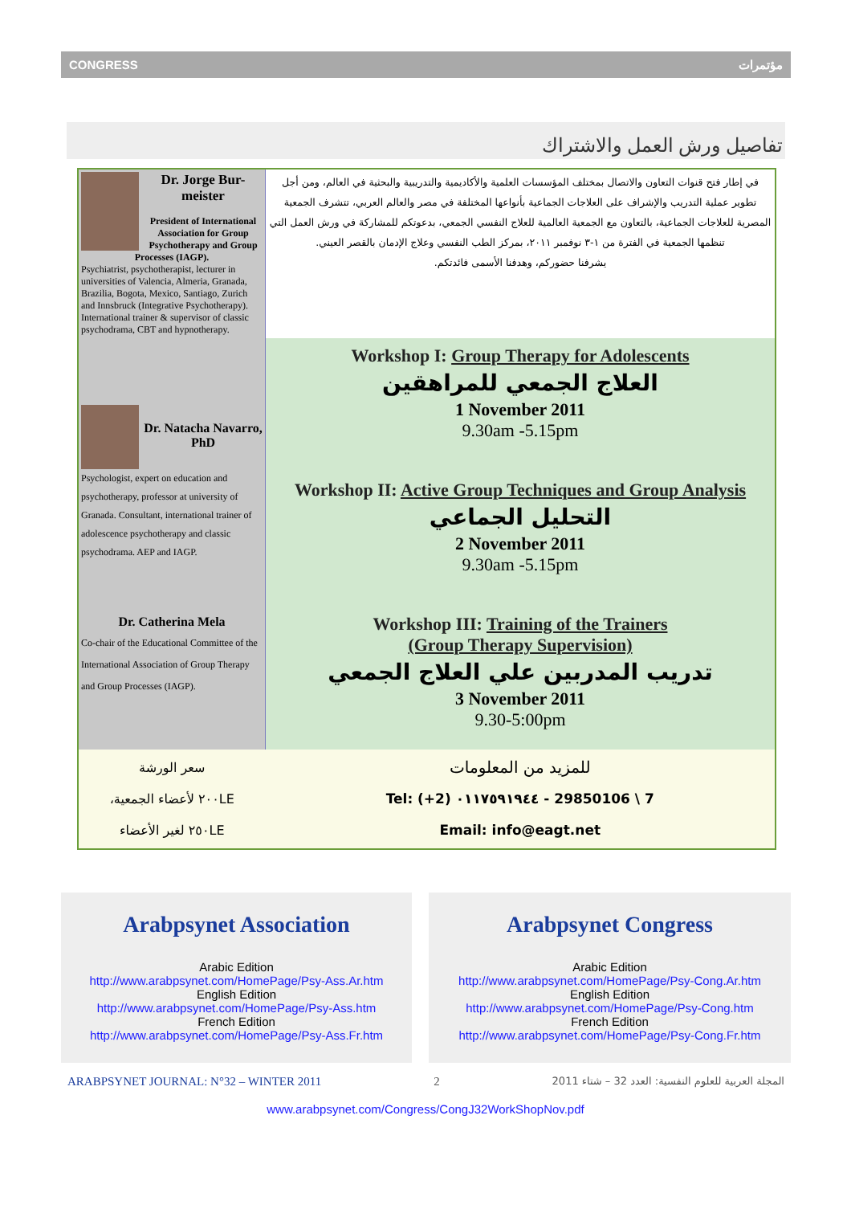CONGRESS مؤتمرات
تفاصيل ورش العمل والاشتراك
| Dr. Jorge Bur-meister President of International Association for Group Psychotherapy and Group Processes (IAGP). Psychiatrist, psychotherapist, lecturer in universities of Valencia, Almeria, Granada, Brazilia, Bogota, Mexico, Santiago, Zurich and Innsbruck (Integrative Psychotherapy). International trainer & supervisor of classic psychodrama, CBT and hypnotherapy. | في إطار فتح قنوات التعاون والاتصال بمختلف المؤسسات العلمية والأكاديمية والتدريبية والبحثية في العالم، ومن أجل تطوير عملية التدريب والإشراف على العلاجات الجماعية بأنواعها المختلفة في مصر والعالم العربي، تتشرف الجمعية المصرية للعلاجات الجماعية، بالتعاون مع الجمعية العالمية للعلاج النفسي الجمعي، بدعوتكم للمشاركة في ورش العمل التي تنظمها الجمعية في الفترة من ١-٣ نوفمبر ٢٠١١، بمركز الطب النفسي وعلاج الإدمان بالقصر العيني. يشرفنا حضوركم، وهدفنا الأسمى فائدتكم. |
| Dr. Natacha Navarro, PhD Psychologist, expert on education and psychotherapy, professor at university of Granada. Consultant, international trainer of adolescence psychotherapy and classic psychodrama. AEP and IAGP. | Workshop I: Group Therapy for Adolescents العلاج الجمعي للمراهقين 1 November 2011 9.30am -5.15pm Workshop II: Active Group Techniques and Group Analysis التحليل الجماعي 2 November 2011 9.30am -5.15pm |
| Dr. Catherina Mela Co-chair of the Educational Committee of the International Association of Group Therapy and Group Processes (IAGP). | Workshop III: Training of the Trainers (Group Therapy Supervision) تدريب المدربين علي العلاج الجمعي 3 November 2011 9.30-5:00pm |
| سعر الورشة ٢٠٠LE لأعضاء الجمعية، ٢٥٠LE لغير الأعضاء | للمزيد من المعلومات Tel: (+2) ٠١١٧٥٩١٩٤٤ - 29850106 \ 7 Email: info@eagt.net |
Arabpsynet Association
Arabic Edition
http://www.arabpsynet.com/HomePage/Psy-Ass.Ar.htm
English Edition
http://www.arabpsynet.com/HomePage/Psy-Ass.htm
French Edition
http://www.arabpsynet.com/HomePage/Psy-Ass.Fr.htm
Arabpsynet Congress
Arabic Edition
http://www.arabpsynet.com/HomePage/Psy-Cong.Ar.htm
English Edition
http://www.arabpsynet.com/HomePage/Psy-Cong.htm
French Edition
http://www.arabpsynet.com/HomePage/Psy-Cong.Fr.htm
ARABPSYNET JOURNAL: N°32 – WINTER 2011 2 المجلة العربية للعلوم النفسية: العدد 32 – شتاء 2011
www.arabpsynet.com/Congress/CongJ32WorkShopNov.pdf